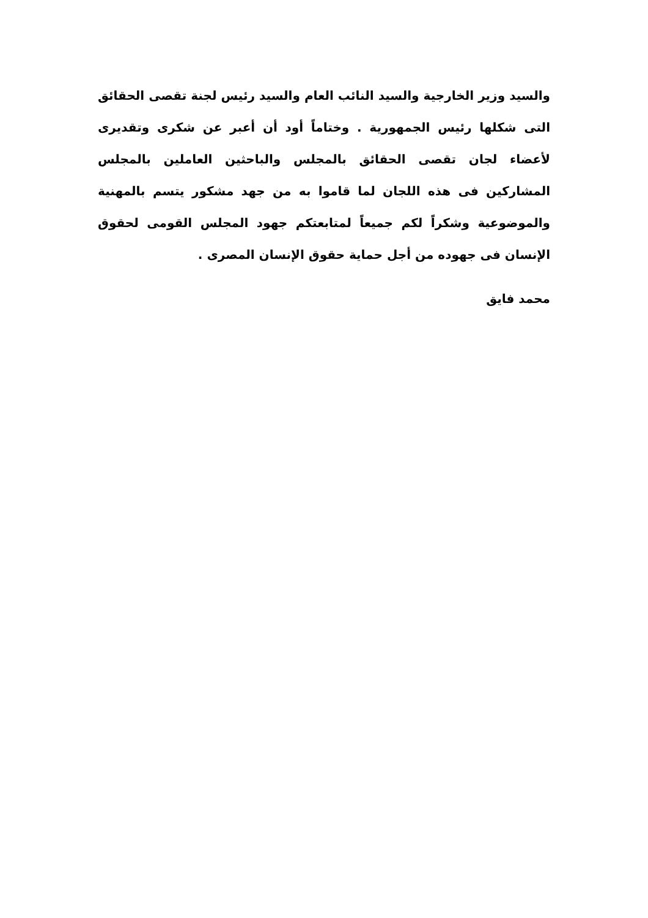والسيد وزير الخارجية والسيد النائب العام والسيد رئيس لجنة تقصى الحقائق التى شكلها رئيس الجمهورية . وختاماً أود أن أعبر عن شكرى وتقديرى لأعضاء لجان تقصى الحقائق بالمجلس والباحثين العاملين بالمجلس المشاركين فى هذه اللجان لما قاموا به من جهد مشكور يتسم بالمهنية والموضوعية وشكراً لكم جميعاً لمتابعتكم جهود المجلس القومى لحقوق الإنسان فى جهوده من أجل حماية حقوق الإنسان المصرى .
محمد فايق